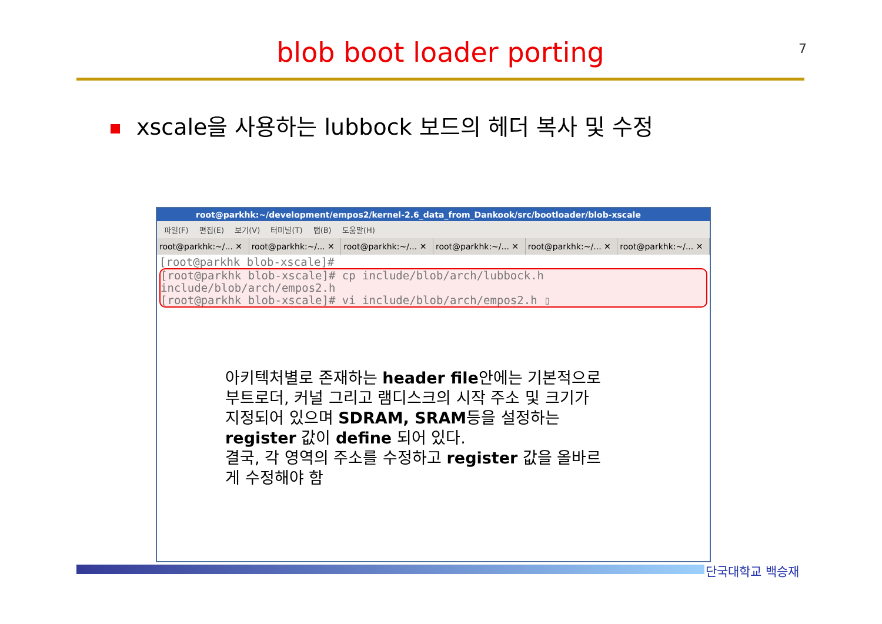blob boot loader porting 7
xscale을 사용하는 lubbock 보드의 헤더 복사 및 수정
root@parkhk:~/development/empos2/kernel-2.6_data_from_Dankook/src/bootloader/blob-xscale
파일(F) 편집(E) 보기(V) 터미널(T) 탭(B) 도움말(H)
root@parkhk:~/... ✕ root@parkhk:~/... ✕ root@parkhk:~/... ✕ root@parkhk:~/... ✕ root@parkhk:~/... ✕ root@parkhk:~/... ✕
[root@parkhk blob-xscale]#
[root@parkhk blob-xscale]# cp include/blob/arch/lubbock.h include/blob/arch/empos2.h
[root@parkhk blob-xscale]# vi include/blob/arch/empos2.h ▯
아키텍처별로 존재하는 header file안에는 기본적으로 부트로더, 커널 그리고 램디스크의 시작 주소 및 크기가 지정되어 있으며 SDRAM, SRAM등을 설정하는 register 값이 define 되어 있다.
결국, 각 영역의 주소를 수정하고 register 값을 올바르게 수정해야 함
단국대학교 백승재